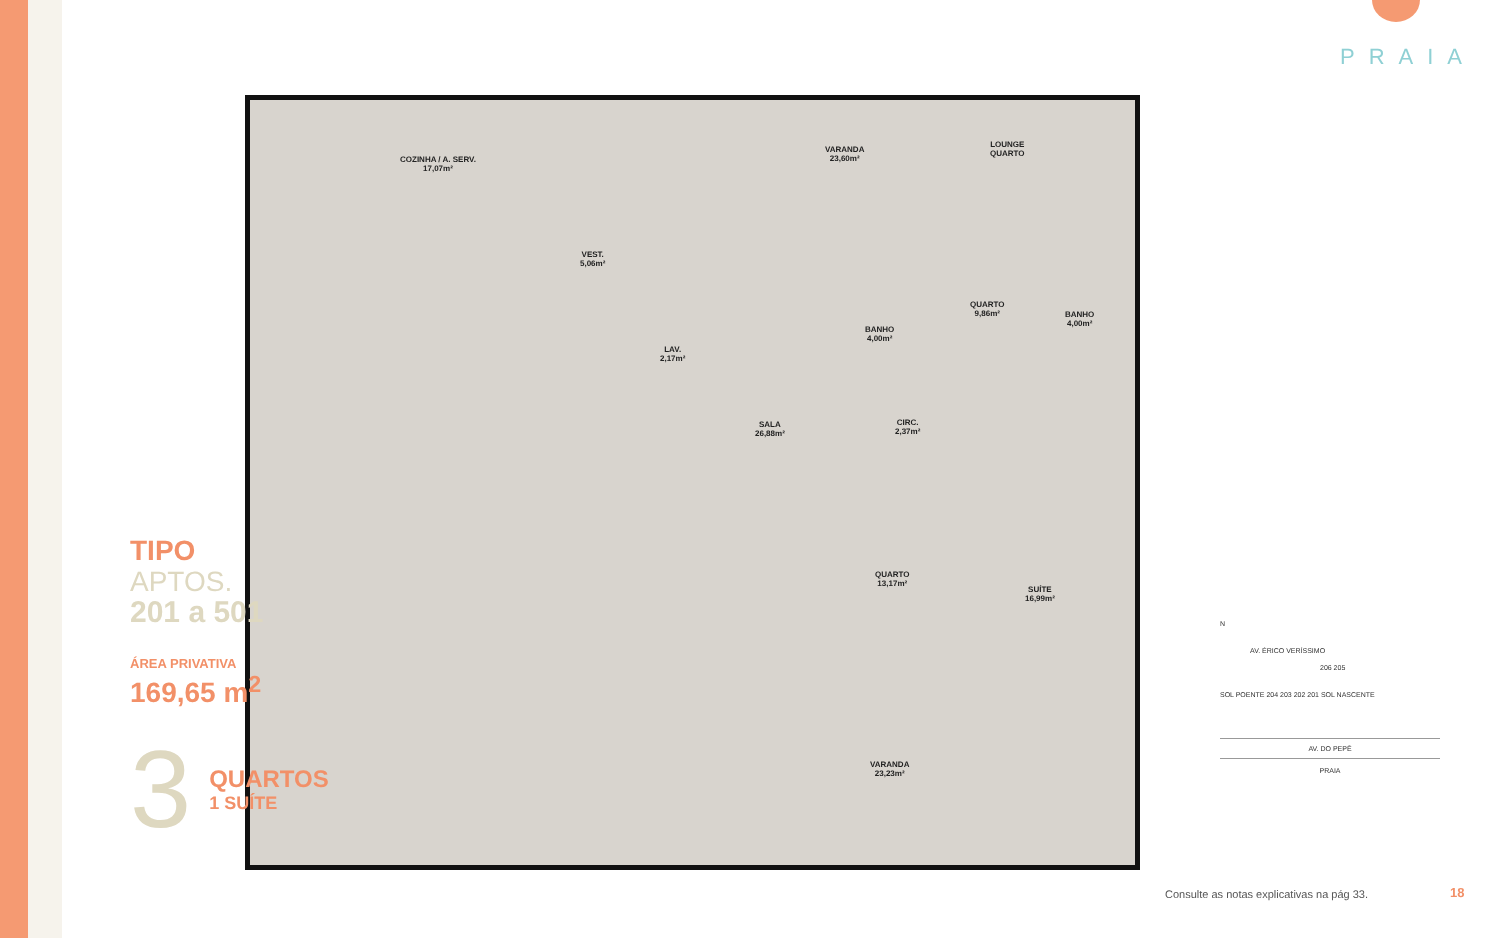PRAIA
COZINHA / A. SERV.
17,07m²
VARANDA
23,60m²
LOUNGE
QUARTO
VEST.
5,06m²
LAV.
2,17m²
BANHO
4,00m²
QUARTO
9,86m² BANHO
4,00m²
SALA
26,88m²
CIRC.
2,37m²
QUARTO
13,17m²
SUÍTE
16,99m²
VARANDA
23,23m²
TIPO
APTOS.
201 a 501
ÁREA PRIVATIVA
169,65 m<sup>2</sup>
3
QUARTOS
1 SUÍTE
N
AV. ÉRICO VERÍSSIMO
206 205
SOL POENTE 204 203 202 201 SOL NASCENTE
AV. DO PEPÊ
PRAIA
Consulte as notas explicativas na pág 33.
18